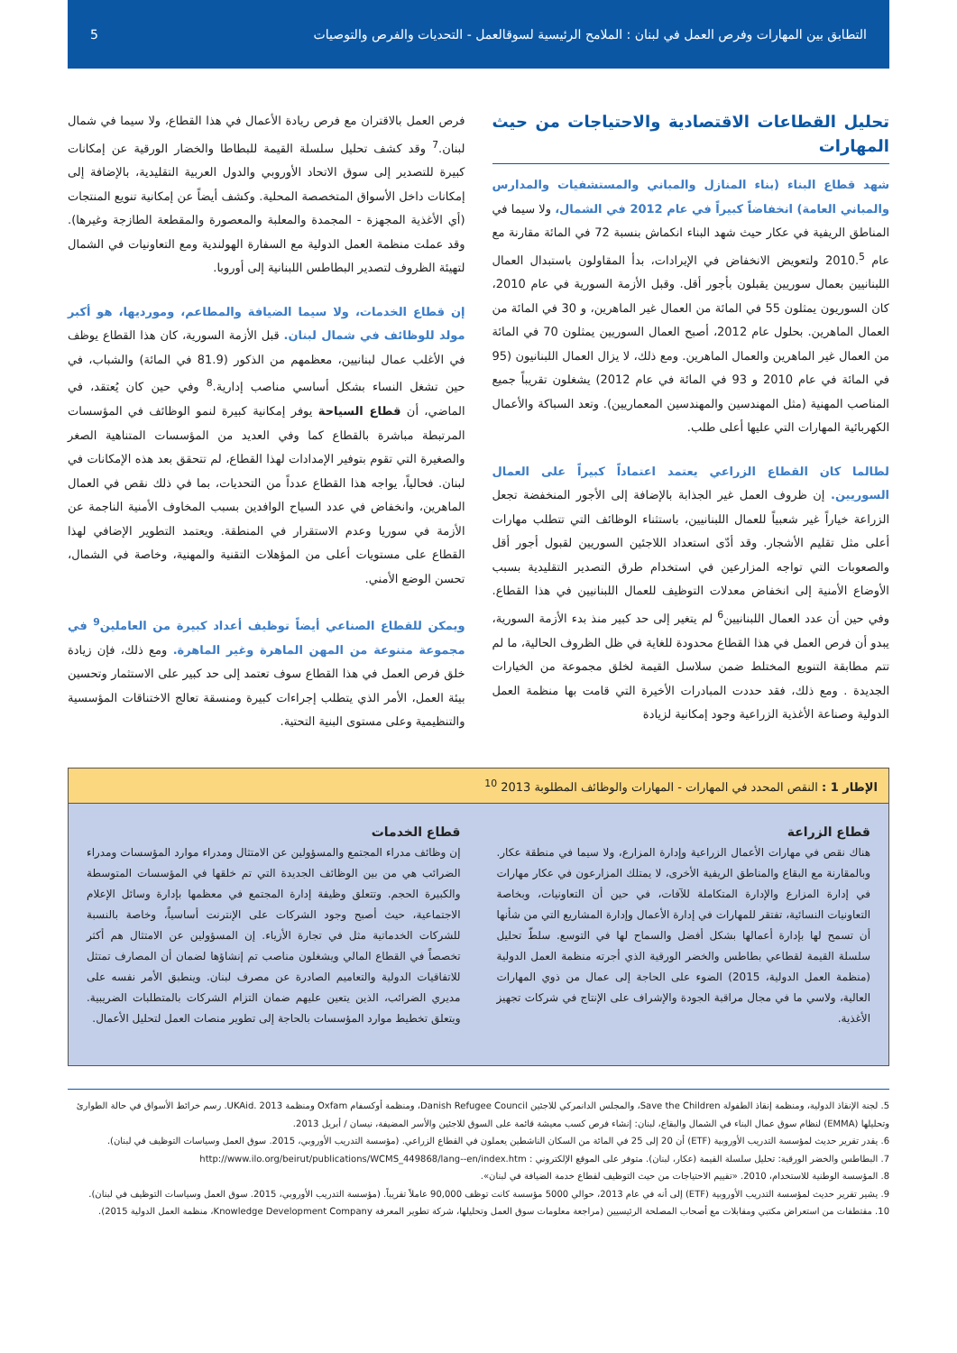التطابق بين المهارات وفرص العمل في لبنان : الملامح الرئيسية لسوقالعمل - التحديات والفرص والتوصيات 5
تحليل القطاعات الاقتصادية والاحتياجات من حيث المهارات
شهد قطاع البناء (بناء المنازل والمباني والمستشفيات والمدارس والمباني العامة) انخفاضاً كبيراً في عام 2012 في الشمال، ولا سيما في المناطق الريفية في عكار حيث شهد البناء انكماش بنسبة 72 في المائة مقارنة مع عام 2010.<sup>5</sup> ولتعويض الانخفاض في الإيرادات، بدأ المقاولون باستبدال العمال اللبنانيين بعمال سوريين يقبلون بأجور أقل. وقبل الأزمة السورية في عام 2010، كان السوريون يمثلون 55 في المائة من العمال غير الماهرين، و 30 في المائة من العمال الماهرين. بحلول عام 2012، أصبح العمال السوريين يمثلون 70 في المائة من العمال غير الماهرين والعمال الماهرين. ومع ذلك، لا يزال العمال اللبنانيون (95 في المائة في عام 2010 و 93 في المائة في عام 2012) يشغلون تقريباً جميع المناصب المهنية (مثل المهندسين والمهندسين المعماريين). وتعد السباكة والأعمال الكهربائية المهارات التي عليها أعلى طلب.
لطالما كان القطاع الزراعي يعتمد اعتماداً كبيراً على العمال السوريين. إن ظروف العمل غير الجذابة بالإضافة إلى الأجور المنخفضة تجعل الزراعة خياراً غير شعبياً للعمال اللبنانيين، باستثناء الوظائف التي تتطلب مهارات أعلى مثل تقليم الأشجار. وقد أدّى استعداد اللاجئين السوريين لقبول أجور أقل والصعوبات التي تواجه المزارعين في استخدام طرق التصدير التقليدية بسبب الأوضاع الأمنية إلى انخفاض معدلات التوظيف للعمال اللبنانيين في هذا القطاع. وفي حين أن عدد العمال اللبنانيين<sup>6</sup> لم يتغير إلى حد كبير منذ بدء الأزمة السورية، يبدو أن فرص العمل في هذا القطاع محدودة للغاية في ظل الظروف الحالية، ما لم تتم مطابقة التنويع المختلط ضمن سلاسل القيمة لخلق مجموعة من الخيارات الجديدة . ومع ذلك، فقد حددت المبادرات الأخيرة التي قامت بها منظمة العمل الدولية وصناعة الأغذية الزراعية وجود إمكانية لزيادة
فرص العمل بالاقتران مع فرص ريادة الأعمال في هذا القطاع، ولا سيما في شمال لبنان.<sup>7</sup> وقد كشف تحليل سلسلة القيمة للبطاطا والخضار الورقية عن إمكانات كبيرة للتصدير إلى سوق الاتحاد الأوروبي والدول العربية التقليدية، بالإضافة إلى إمكانات داخل الأسواق المتخصصة المحلية. وكشف أيضاً عن إمكانية تنويع المنتجات (أي الأغذية المجهزة - المجمدة والمعلبة والمعصورة والمقطعة الطازجة وغيرها). وقد عملت منظمة العمل الدولية مع السفارة الهولندية ومع التعاونيات في الشمال لتهيئة الظروف لتصدير البطاطس اللبنانية إلى أوروبا.
إن قطاع الخدمات، ولا سيما الضيافة والمطاعم، وموردیها، هو أكبر مولد للوظائف في شمال لبنان. قبل الأزمة السورية، كان هذا القطاع يوظف في الأغلب عمال لبنانيين، معظمهم من الذكور (81.9 في المائة) والشباب، في حين تشغل النساء بشكل أساسي مناصب إدارية.<sup>8</sup> وفي حين كان يُعتقد، في الماضي، أن قطاع السياحة يوفر إمكانية كبيرة لنمو الوظائف في المؤسسات المرتبطة مباشرة بالقطاع كما وفي العديد من المؤسسات المتناهية الصغر والصغيرة التي تقوم بتوفير الإمدادات لهذا القطاع، لم تتحقق بعد هذه الإمكانات في لبنان. فحالياً، يواجه هذا القطاع عدداً من التحديات، بما في ذلك نقص في العمال الماهرين، وانخفاض في عدد السياح الوافدين بسبب المخاوف الأمنية الناجمة عن الأزمة في سوريا وعدم الاستقرار في المنطقة. ويعتمد التطوير الإضافي لهذا القطاع على مستويات أعلى من المؤهلات التقنية والمهنية، وخاصة في الشمال، تحسن الوضع الأمني.
ويمكن للقطاع الصناعي أيضاً توظيف أعداد كبيرة من العاملين<sup>9</sup> في مجموعة متنوعة من المهن الماهرة وغير الماهرة. ومع ذلك، فإن زيادة خلق فرص العمل في هذا القطاع سوف تعتمد إلى حد كبير على الاستثمار وتحسين بيئة العمل، الأمر الذي يتطلب إجراءات كبيرة ومنسقة تعالج الاختناقات المؤسسية والتنظيمية وعلى مستوى البنية التحتية.
الإطار 1 : النقص المحدد في المهارات - المهارات والوظائف المطلوبة 2013 <sup>10</sup>
قطاع الزراعة
هناك نقص في مهارات الأعمال الزراعية وإدارة المزارع، ولا سيما في منطقة عكار. وبالمقارنة مع البقاع والمناطق الريفية الأخرى، لا يمتلك المزارعون في عكار مهارات في إدارة المزارع والإدارة المتكاملة للآفات، في حين أن التعاونيات، وبخاصة التعاونيات النسائية، تفتقر للمهارات في إدارة الأعمال وإدارة المشاريع التي من شأنها أن تسمح لها بإدارة أعمالها بشكل أفضل والسماح لها في التوسع. سلطّ تحليل سلسلة القيمة لقطاعي بطاطس والخضر الورقية الذي أجرته منظمة العمل الدولية (منظمة العمل الدولية، 2015) الضوء على الحاجة إلى عمال من ذوي المهارات العالية، ولاسي ما في مجال مراقبة الجودة والإشراف على الإنتاج في شركات تجهيز الأغذية.
قطاع الخدمات
إن وظائف مدراء المجتمع والمسؤولين عن الامتثال ومدراء موارد المؤسسات ومدراء الضرائب هي من بين الوظائف الجديدة التي تم خلقها في المؤسسات المتوسطة والكبيرة الحجم. وتتعلق وظيفة إدارة المجتمع في معظمها بإدارة وسائل الإعلام الاجتماعية، حيث أصبح وجود الشركات على الإنترنت أساسياً، وخاصة بالنسبة للشركات الخدماتية مثل في تجارة الأزياء. إن المسؤولين عن الامتثال هم أكثر تخصصاً في القطاع المالي ويشغلون مناصب تم إنشاؤها لضمان أن المصارف تمتثل للاتفاقيات الدولية والتعاميم الصادرة عن مصرف لبنان. وينطبق الأمر نفسه على مديري الضرائب، الذين يتعين عليهم ضمان التزام الشركات بالمتطلبات الضريبية. ويتعلق تخطيط موارد المؤسسات بالحاجة إلى تطوير منصات العمل لتحليل الأعمال.
5. لجنة الإنقاذ الدولية، ومنظمة إنقاذ الطفولة Save the Children، والمجلس الدانمركي للاجئين Danish Refugee Council، ومنظمة أوكسفام Oxfam ومنظمة UKAid. 2013. رسم خرائط الأسواق في حالة الطوارئ وتحليلها (EMMA) لنظام سوق عمال البناء في الشمال والبقاع، لبنان: إنشاء فرص كسب معيشة قائمة على السوق للاجئين والأسر المضيفة، نيسان / أبريل 2013.
6. يقدر تقرير حديث لمؤسسة التدريب الأوروبية (ETF) أن 20 إلى 25 في المائة من السكان الناشطين يعملون في القطاع الزراعي. (مؤسسة التدريب الأوروبي، 2015. سوق العمل وسياسات التوظيف في لبنان).
7. البطاطس والخضر الورقية: تحليل سلسلة القيمة (عكار، لبنان). متوفر على الموقع الإلكتروني : http://www.ilo.org/beirut/publications/WCMS_449868/lang--en/index.htm
8. المؤسسة الوطنية للاستخدام، 2010. «تقييم الاحتياجات من حيث التوظيف لقطاع خدمة الضيافة في لبنان».
9. يشير تقرير حديث لمؤسسة التدريب الأوروبية (ETF) إلى أنه في عام 2013، حوالي 5000 مؤسسة كانت توظف 90,000 عاملاً تقريباً. (مؤسسة التدريب الأوروبي، 2015. سوق العمل وسياسات التوظيف في لبنان).
10. مقتطفات من استعراض مكتبي ومقابلات مع أصحاب المصلحة الرئيسيين (مراجعة معلومات سوق العمل وتحليلها، شركة تطوير المعرفة Knowledge Development Company، منظمة العمل الدولية 2015).